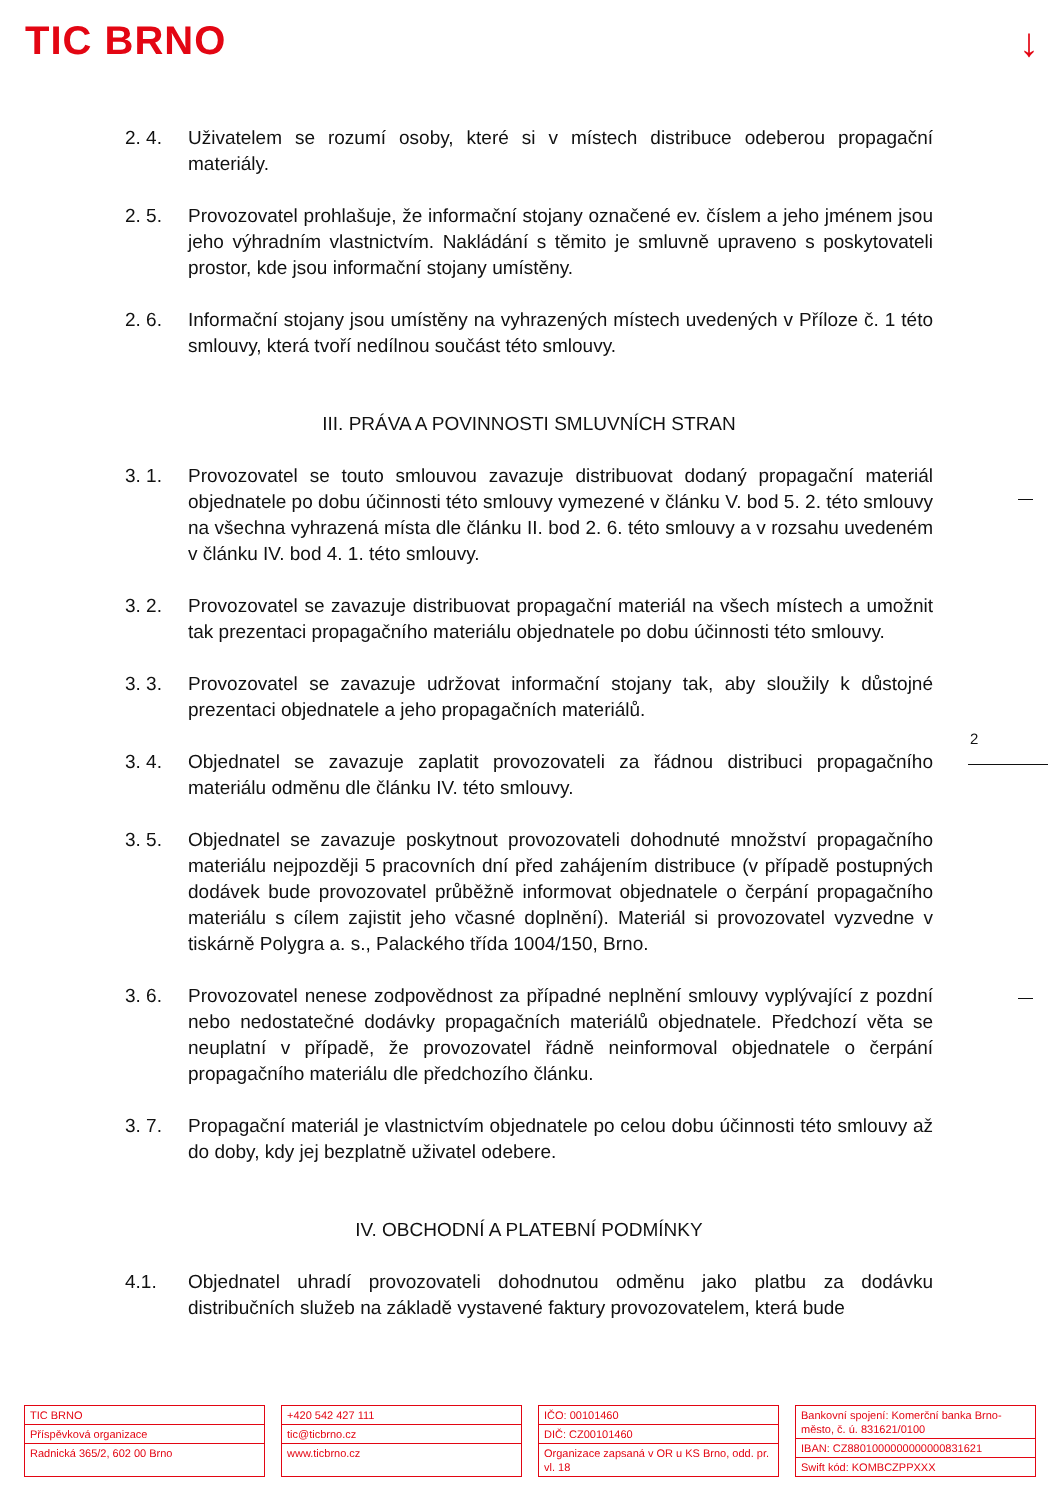TIC BRNO ↓
2. 4. Uživatelem se rozumí osoby, které si v místech distribuce odeberou propagační materiály.
2. 5. Provozovatel prohlašuje, že informační stojany označené ev. číslem a jeho jménem jsou jeho výhradním vlastnictvím. Nakládání s těmito je smluvně upraveno s poskytovateli prostor, kde jsou informační stojany umístěny.
2. 6. Informační stojany jsou umístěny na vyhrazených místech uvedených v Příloze č. 1 této smlouvy, která tvoří nedílnou součást této smlouvy.
III. PRÁVA A POVINNOSTI SMLUVNÍCH STRAN
3. 1. Provozovatel se touto smlouvou zavazuje distribuovat dodaný propagační materiál objednatele po dobu účinnosti této smlouvy vymezené v článku V. bod 5. 2. této smlouvy na všechna vyhrazená místa dle článku II. bod 2. 6. této smlouvy a v rozsahu uvedeném v článku IV. bod 4. 1. této smlouvy.
3. 2. Provozovatel se zavazuje distribuovat propagační materiál na všech místech a umožnit tak prezentaci propagačního materiálu objednatele po dobu účinnosti této smlouvy.
3. 3. Provozovatel se zavazuje udržovat informační stojany tak, aby sloužily k důstojné prezentaci objednatele a jeho propagačních materiálů.
3. 4. Objednatel se zavazuje zaplatit provozovateli za řádnou distribuci propagačního materiálu odměnu dle článku IV. této smlouvy.
3. 5. Objednatel se zavazuje poskytnout provozovateli dohodnuté množství propagačního materiálu nejpozději 5 pracovních dní před zahájením distribuce (v případě postupných dodávek bude provozovatel průběžně informovat objednatele o čerpání propagačního materiálu s cílem zajistit jeho včasné doplnění). Materiál si provozovatel vyzvedne v tiskárně Polygra a. s., Palackého třída 1004/150, Brno.
3. 6. Provozovatel nenese zodpovědnost za případné neplnění smlouvy vyplývající z pozdní nebo nedostatečné dodávky propagačních materiálů objednatele. Předchozí věta se neuplatní v případě, že provozovatel řádně neinformoval objednatele o čerpání propagačního materiálu dle předchozího článku.
3. 7. Propagační materiál je vlastnictvím objednatele po celou dobu účinnosti této smlouvy až do doby, kdy jej bezplatně uživatel odebere.
IV. OBCHODNÍ A PLATEBNÍ PODMÍNKY
4.1. Objednatel uhradí provozovateli dohodnutou odměnu jako platbu za dodávku distribučních služeb na základě vystavené faktury provozovatelem, která bude
2
TIC BRNO
Příspěvková organizace
Radnická 365/2, 602 00 Brno
+420 542 427 111
tic@ticbrno.cz
www.ticbrno.cz
IČO: 00101460
DIČ: CZ00101460
Organizace zapsaná v OR u KS Brno, odd. pr. vl. 18
Bankovní spojení: Komerční banka Brno-město, č. ú. 831621/0100
IBAN: CZ8801000000000000831621
Swift kód: KOMBCZPPXXX